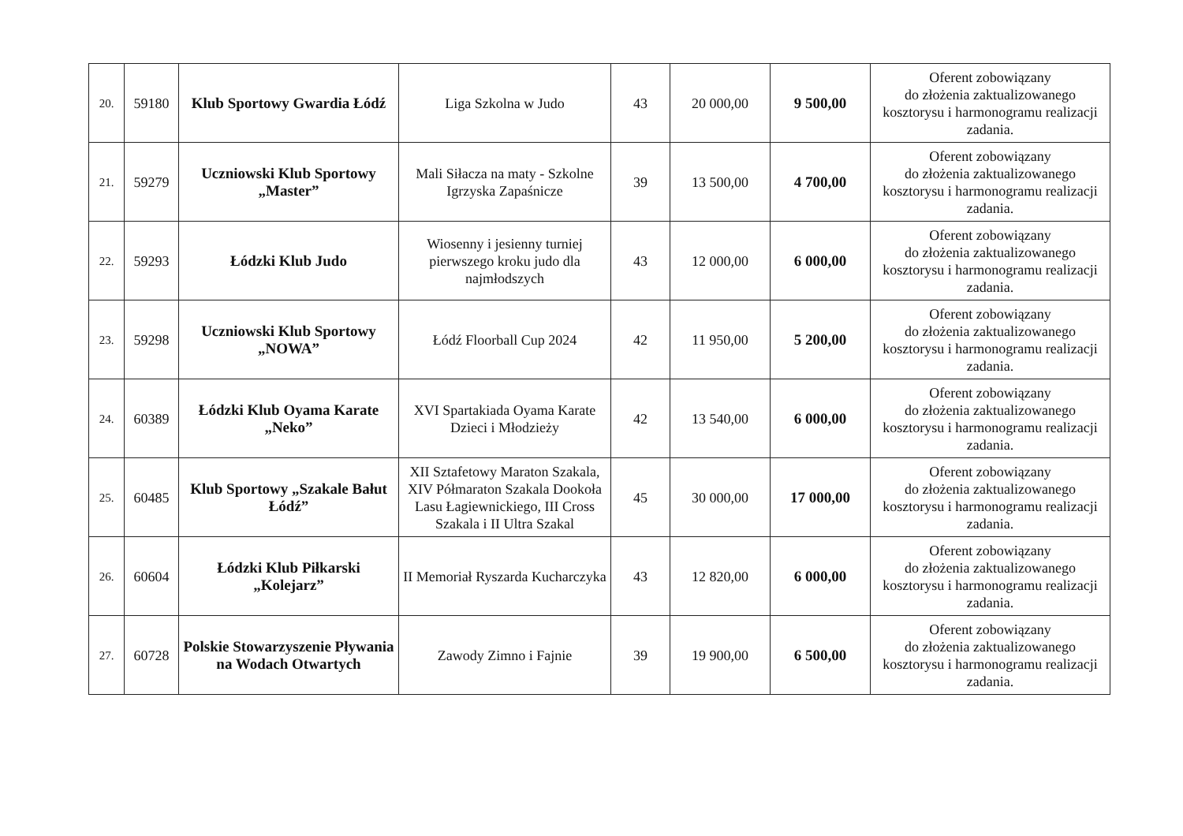| 20. | 59180 | Klub Sportowy Gwardia Łódź | Liga Szkolna w Judo | 43 | 20 000,00 | 9 500,00 | Oferent zobowiązany do złożenia zaktualizowanego kosztorysu i harmonogramu realizacji zadania. |
| 21. | 59279 | Uczniowski Klub Sportowy „Master” | Mali Siłacza na maty - Szkolne Igrzyska Zapaśnicze | 39 | 13 500,00 | 4 700,00 | Oferent zobowiązany do złożenia zaktualizowanego kosztorysu i harmonogramu realizacji zadania. |
| 22. | 59293 | Łódzki Klub Judo | Wiosenny i jesienny turniej pierwszego kroku judo dla najmłodszych | 43 | 12 000,00 | 6 000,00 | Oferent zobowiązany do złożenia zaktualizowanego kosztorysu i harmonogramu realizacji zadania. |
| 23. | 59298 | Uczniowski Klub Sportowy „NOWA” | Łódź Floorball Cup 2024 | 42 | 11 950,00 | 5 200,00 | Oferent zobowiązany do złożenia zaktualizowanego kosztorysu i harmonogramu realizacji zadania. |
| 24. | 60389 | Łódzki Klub Oyama Karate „Neko” | XVI Spartakiada Oyama Karate Dzieci i Młodzieży | 42 | 13 540,00 | 6 000,00 | Oferent zobowiązany do złożenia zaktualizowanego kosztorysu i harmonogramu realizacji zadania. |
| 25. | 60485 | Klub Sportowy „Szakale Bałut Łódź” | XII Sztafetowy Maraton Szakala, XIV Półmaraton Szakala Dookoła Lasu Łagiewnickiego, III Cross Szakala i II Ultra Szakal | 45 | 30 000,00 | 17 000,00 | Oferent zobowiązany do złożenia zaktualizowanego kosztorysu i harmonogramu realizacji zadania. |
| 26. | 60604 | Łódzki Klub Piłkarski „Kolejarz” | II Memoriał Ryszarda Kucharczyka | 43 | 12 820,00 | 6 000,00 | Oferent zobowiązany do złożenia zaktualizowanego kosztorysu i harmonogramu realizacji zadania. |
| 27. | 60728 | Polskie Stowarzyszenie Pływania na Wodach Otwartych | Zawody Zimno i Fajnie | 39 | 19 900,00 | 6 500,00 | Oferent zobowiązany do złożenia zaktualizowanego kosztorysu i harmonogramu realizacji zadania. |